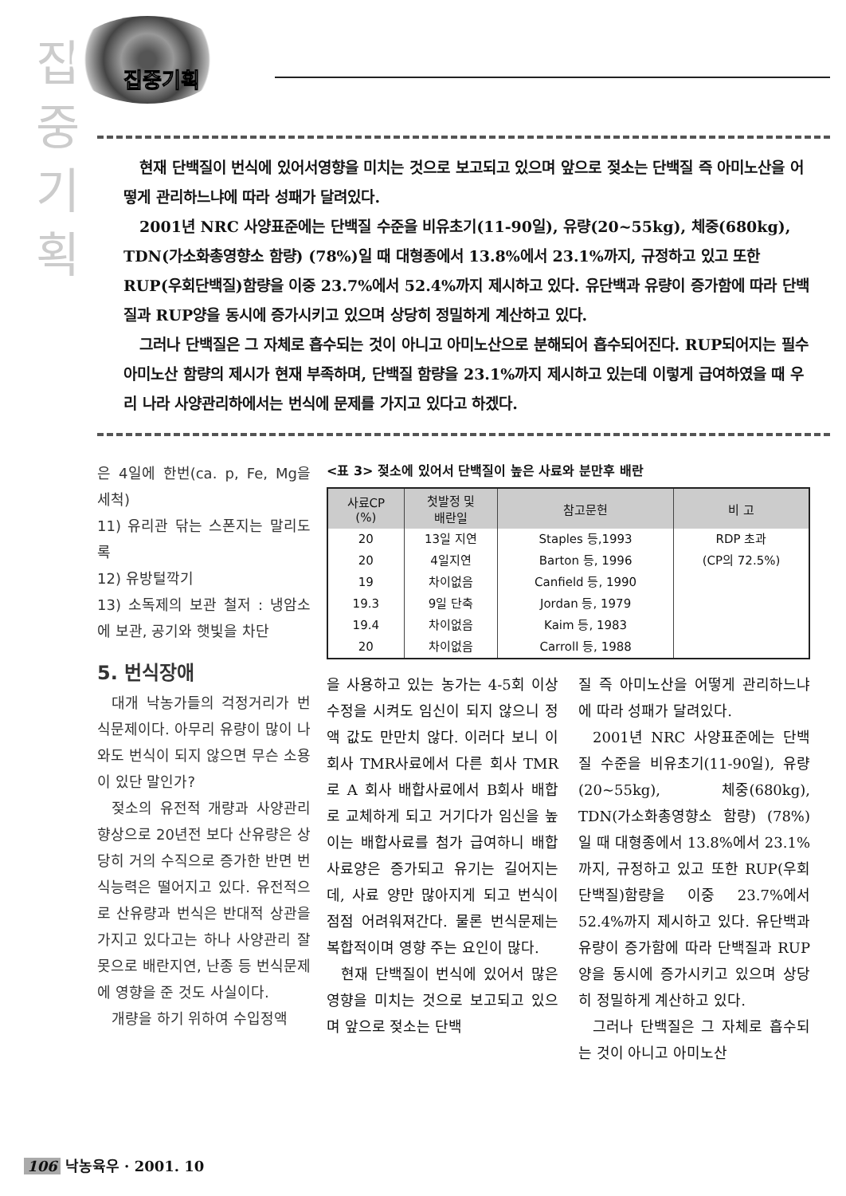집
중
기
획
집중기획
현재 단백질이 번식에 있어서영향을 미치는 것으로 보고되고 있으며 앞으로 젖소는 단백질 즉 아미노산을 어떻게 관리하느냐에 따라 성패가 달려있다.
2001년 NRC 사양표준에는 단백질 수준을 비유초기(11-90일), 유량(20~55kg), 체중(680kg), TDN(가소화총영향소 함량) (78%)일 때 대형종에서 13.8%에서 23.1%까지, 규정하고 있고 또한 RUP(우회단백질)함량을 이중 23.7%에서 52.4%까지 제시하고 있다. 유단백과 유량이 증가함에 따라 단백질과 RUP양을 동시에 증가시키고 있으며 상당히 정밀하게 계산하고 있다.
그러나 단백질은 그 자체로 흡수되는 것이 아니고 아미노산으로 분해되어 흡수되어진다. RUP되어지는 필수아미노산 함량의 제시가 현재 부족하며, 단백질 함량을 23.1%까지 제시하고 있는데 이렇게 급여하였을 때 우리 나라 사양관리하에서는 번식에 문제를 가지고 있다고 하겠다.
은 4일에 한번(ca. p, Fe, Mg을 세척)
11) 유리관 닦는 스폰지는 말리도록
12) 유방털깍기
13) 소독제의 보관 철저 : 냉암소에 보관, 공기와 햇빛을 차단
5. 번식장애
대개 낙농가들의 걱정거리가 번식문제이다. 아무리 유량이 많이 나와도 번식이 되지 않으면 무슨 소용이 있단 말인가?
젖소의 유전적 개량과 사양관리 향상으로 20년전 보다 산유량은 상당히 거의 수직으로 증가한 반면 번식능력은 떨어지고 있다. 유전적으로 산유량과 번식은 반대적 상관을 가지고 있다고는 하나 사양관리 잘못으로 배란지연, 난종 등 번식문제에 영향을 준 것도 사실이다.
개량을 하기 위하여 수입정액
<표 3> 젖소에 있어서 단백질이 높은 사료와 분만후 배란
| 사료CP (%) | 첫발정 및 배란일 | 참고문헌 | 비 고 |
| --- | --- | --- | --- |
| 20 | 13일 지연 | Staples 등,1993 | RDP 초과 |
| 20 | 4일지연 | Barton 등, 1996 | (CP의 72.5%) |
| 19 | 차이없음 | Canfield 등, 1990 | |
| 19.3 | 9일 단축 | Jordan 등, 1979 | |
| 19.4 | 차이없음 | Kaim 등, 1983 | |
| 20 | 차이없음 | Carroll 등, 1988 | |
을 사용하고 있는 농가는 4-5회 이상 수정을 시켜도 임신이 되지 않으니 정액 값도 만만치 않다. 이러다 보니 이 회사 TMR사료에서 다른 회사 TMR로 A 회사 배합사료에서 B회사 배합로 교체하게 되고 거기다가 임신을 높이는 배합사료를 첨가 급여하니 배합사료양은 증가되고 유기는 길어지는데, 사료 양만 많아지게 되고 번식이 점점 어려워져간다. 물론 번식문제는 복합적이며 영향 주는 요인이 많다.
현재 단백질이 번식에 있어서 많은 영향을 미치는 것으로 보고되고 있으며 앞으로 젖소는 단백
질 즉 아미노산을 어떻게 관리하느냐에 따라 성패가 달려있다.
2001년 NRC 사양표준에는 단백질 수준을 비유초기(11-90일), 유량(20~55kg), 체중(680kg), TDN(가소화총영향소 함량) (78%)일 때 대형종에서 13.8%에서 23.1%까지, 규정하고 있고 또한 RUP(우회단백질)함량을 이중 23.7%에서 52.4%까지 제시하고 있다. 유단백과 유량이 증가함에 따라 단백질과 RUP양을 동시에 증가시키고 있으며 상당히 정밀하게 계산하고 있다.
그러나 단백질은 그 자체로 흡수되는 것이 아니고 아미노산
106 낙농육우 · 2001. 10